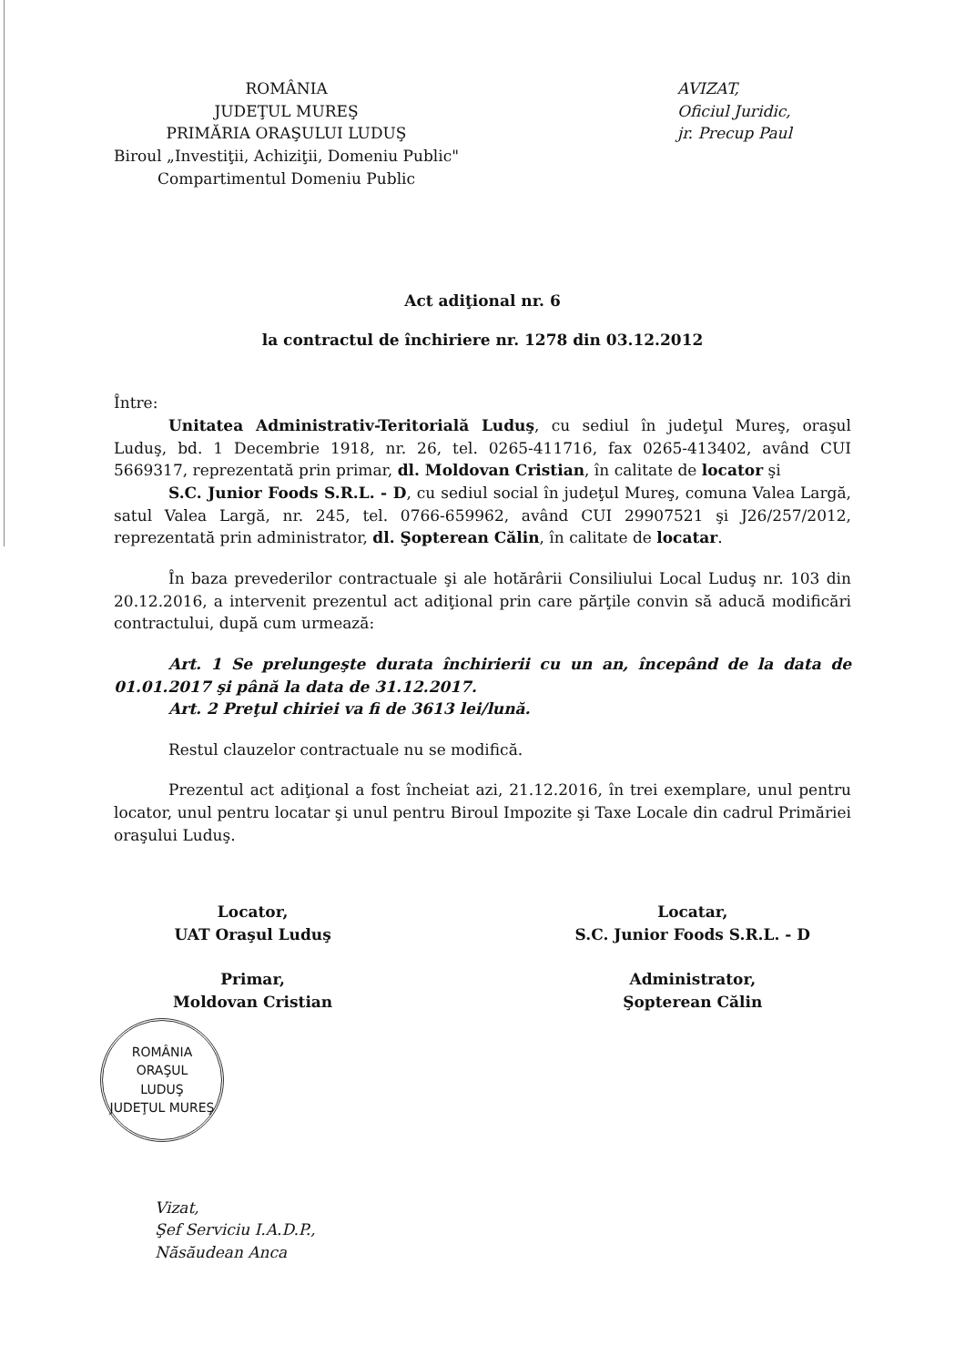ROMÂNIA
JUDEŢUL MUREŞ
PRIMĂRIA ORAŞULUI LUDUŞ
Biroul „Investiţii, Achiziţii, Domeniu Public"
Compartimentul Domeniu Public
AVIZAT,
Oficiul Juridic,
jr. Precup Paul
Act adiţional nr. 6
la contractul de închiriere nr. 1278 din 03.12.2012
Între:
Unitatea Administrativ-Teritorială Luduş, cu sediul în judeţul Mureş, oraşul Luduş, bd. 1 Decembrie 1918, nr. 26, tel. 0265-411716, fax 0265-413402, având CUI 5669317, reprezentată prin primar, dl. Moldovan Cristian, în calitate de locator şi
S.C. Junior Foods S.R.L. - D, cu sediul social în judeţul Mureş, comuna Valea Largă, satul Valea Largă, nr. 245, tel. 0766-659962, având CUI 29907521 şi J26/257/2012, reprezentată prin administrator, dl. Şopterean Călin, în calitate de locatar.
În baza prevederilor contractuale şi ale hotărârii Consiliului Local Luduş nr. 103 din 20.12.2016, a intervenit prezentul act adiţional prin care părţile convin să aducă modificări contractului, după cum urmează:
Art. 1 Se prelungeşte durata închirierii cu un an, începând de la data de 01.01.2017 şi până la data de 31.12.2017.
Art. 2 Preţul chiriei va fi de 3613 lei/lună.
Restul clauzelor contractuale nu se modifică.
Prezentul act adiţional a fost încheiat azi, 21.12.2016, în trei exemplare, unul pentru locator, unul pentru locatar şi unul pentru Biroul Impozite şi Taxe Locale din cadrul Primăriei oraşului Luduş.
Locator,
UAT Oraşul Luduş
Primar,
Moldovan Cristian
ROMÂNIA
ORAŞUL
LUDUŞ
JUDEŢUL MUREŞ
Locatar,
S.C. Junior Foods S.R.L. - D
Administrator,
Şopterean Călin
Vizat,
Şef Serviciu I.A.D.P.,
Năsăudean Anca